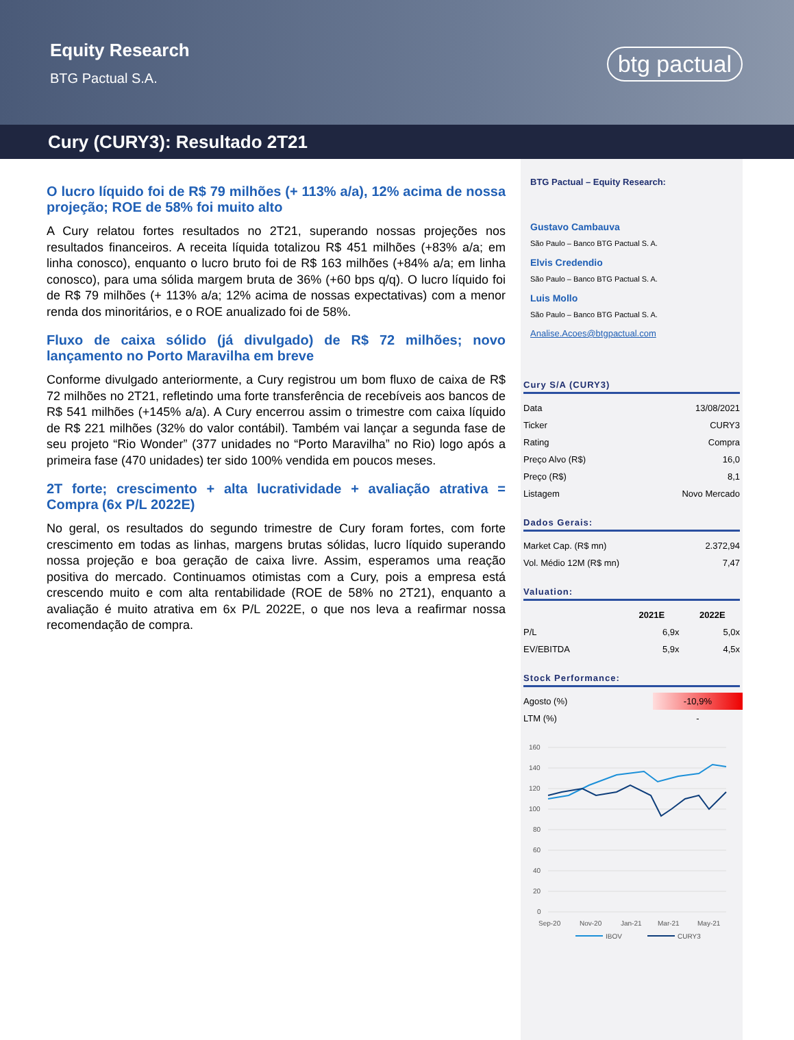Equity Research
BTG Pactual S.A.
btg pactual
Cury (CURY3): Resultado 2T21
O lucro líquido foi de R$ 79 milhões (+ 113% a/a), 12% acima de nossa projeção; ROE de 58% foi muito alto
A Cury relatou fortes resultados no 2T21, superando nossas projeções nos resultados financeiros. A receita líquida totalizou R$ 451 milhões (+83% a/a; em linha conosco), enquanto o lucro bruto foi de R$ 163 milhões (+84% a/a; em linha conosco), para uma sólida margem bruta de 36% (+60 bps q/q). O lucro líquido foi de R$ 79 milhões (+ 113% a/a; 12% acima de nossas expectativas) com a menor renda dos minoritários, e o ROE anualizado foi de 58%.
Fluxo de caixa sólido (já divulgado) de R$ 72 milhões; novo lançamento no Porto Maravilha em breve
Conforme divulgado anteriormente, a Cury registrou um bom fluxo de caixa de R$ 72 milhões no 2T21, refletindo uma forte transferência de recebíveis aos bancos de R$ 541 milhões (+145% a/a). A Cury encerrou assim o trimestre com caixa líquido de R$ 221 milhões (32% do valor contábil). Também vai lançar a segunda fase de seu projeto “Rio Wonder” (377 unidades no “Porto Maravilha” no Rio) logo após a primeira fase (470 unidades) ter sido 100% vendida em poucos meses.
2T forte; crescimento + alta lucratividade + avaliação atrativa = Compra (6x P/L 2022E)
No geral, os resultados do segundo trimestre de Cury foram fortes, com forte crescimento em todas as linhas, margens brutas sólidas, lucro líquido superando nossa projeção e boa geração de caixa livre. Assim, esperamos uma reação positiva do mercado. Continuamos otimistas com a Cury, pois a empresa está crescendo muito e com alta rentabilidade (ROE de 58% no 2T21), enquanto a avaliação é muito atrativa em 6x P/L 2022E, o que nos leva a reafirmar nossa recomendação de compra.
BTG Pactual – Equity Research:
Gustavo Cambauva
São Paulo – Banco BTG Pactual S. A.
Elvis Credendio
São Paulo – Banco BTG Pactual S. A.
Luis Mollo
São Paulo – Banco BTG Pactual S. A.
Analise.Acoes@btgpactual.com
Cury S/A (CURY3)
| Data | 13/08/2021 |
| Ticker | CURY3 |
| Rating | Compra |
| Preço Alvo (R$) | 16,0 |
| Preço (R$) | 8,1 |
| Listagem | Novo Mercado |
Dados Gerais:
| Market Cap. (R$ mn) | 2.372,94 |
| Vol. Médio 12M (R$ mn) | 7,47 |
Valuation:
| | 2021E | 2022E |
| --- | --- | --- |
| P/L | 6,9x | 5,0x |
| EV/EBITDA | 5,9x | 4,5x |
Stock Performance:
| Agosto (%) | -10,9% |
| LTM (%) | - |
160
140
120
100
80
60
40
20
0
Sep-20
Nov-20
Jan-21
Mar-21
May-21
IBOV
CURY3